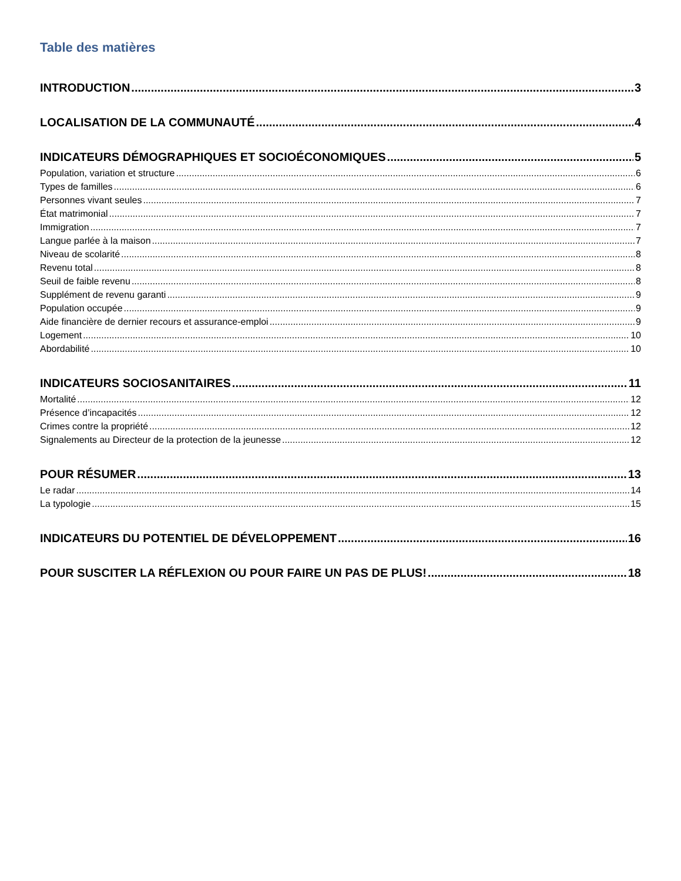Table des matières
INTRODUCTION 3
LOCALISATION DE LA COMMUNAUTÉ 4
INDICATEURS DÉMOGRAPHIQUES ET SOCIOÉCONOMIQUES 5
Population, variation et structure 6
Types de familles 6
Personnes vivant seules 7
État matrimonial 7
Immigration 7
Langue parlée à la maison 7
Niveau de scolarité 8
Revenu total 8
Seuil de faible revenu 8
Supplément de revenu garanti 9
Population occupée 9
Aide financière de dernier recours et assurance-emploi 9
Logement 10
Abordabilité 10
INDICATEURS SOCIOSANITAIRES 11
Mortalité 12
Présence d’incapacités 12
Crimes contre la propriété 12
Signalements au Directeur de la protection de la jeunesse 12
POUR RÉSUMER 13
Le radar 14
La typologie 15
INDICATEURS DU POTENTIEL DE DÉVELOPPEMENT 16
POUR SUSCITER LA RÉFLEXION OU POUR FAIRE UN PAS DE PLUS! 18